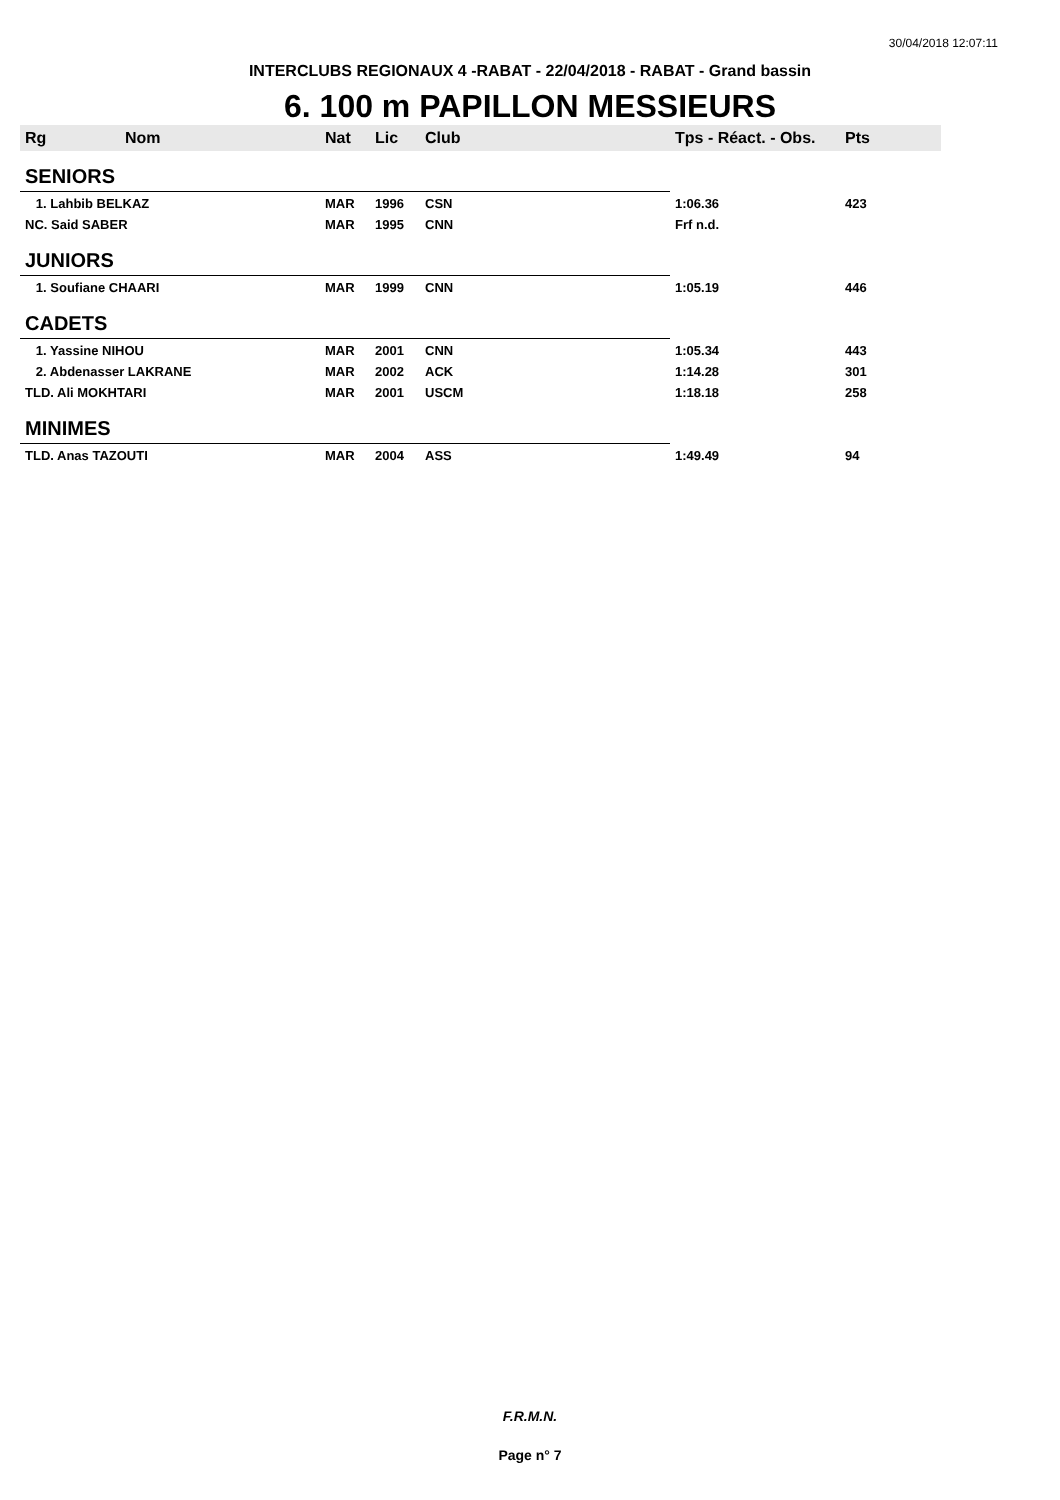30/04/2018 12:07:11
INTERCLUBS REGIONAUX 4 -RABAT - 22/04/2018 - RABAT - Grand bassin
6. 100 m PAPILLON MESSIEURS
| Rg | Nom | Nat | Lic | Club | Tps - Réact. - Obs. | Pts |
| --- | --- | --- | --- | --- | --- | --- |
| SENIORS | | | | | | |
| 1. Lahbib BELKAZ | | MAR | 1996 | CSN | 1:06.36 | 423 |
| NC. Said SABER | | MAR | 1995 | CNN | Frf n.d. | |
| JUNIORS | | | | | | |
| 1. Soufiane CHAARI | | MAR | 1999 | CNN | 1:05.19 | 446 |
| CADETS | | | | | | |
| 1. Yassine NIHOU | | MAR | 2001 | CNN | 1:05.34 | 443 |
| 2. Abdenasser LAKRANE | | MAR | 2002 | ACK | 1:14.28 | 301 |
| TLD. Ali MOKHTARI | | MAR | 2001 | USCM | 1:18.18 | 258 |
| MINIMES | | | | | | |
| TLD. Anas TAZOUTI | | MAR | 2004 | ASS | 1:49.49 | 94 |
F.R.M.N.
Page n° 7